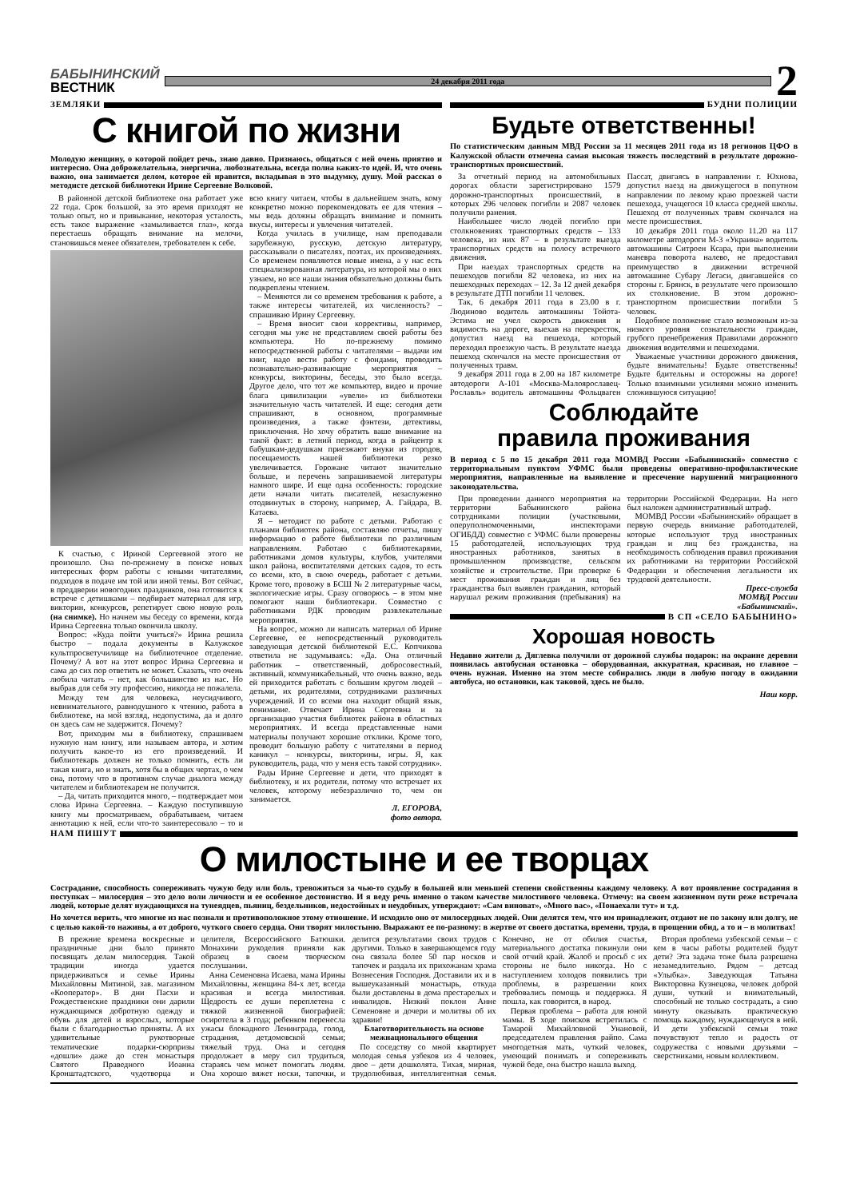БАБЫНИНСКИЙ
ВЕСТНИК
24 декабря 2011 года
2
ЗЕМЛЯКИ
С книгой по жизни
Молодую женщину, о которой пойдет речь, знаю давно. Признаюсь, общаться с ней очень приятно и интересно. Она доброжелательна, энергична, любознательна, всегда полна каких-то идей. И, что очень важно, она занимается делом, которое ей нравится, вкладывая в это выдумку, душу. Мой рассказ о методисте детской библиотеки Ирине Сергеевне Волковой.
В районной детской библиотеке она работает уже 22 года. Срок большой, за это время приходят не только опыт, но и привыкание, некоторая усталость, есть такое выражение «замыливается глаз», когда перестаешь обращать внимание на мелочи, становишься менее обязателен, требователен к себе.
К счастью, с Ириной Сергеевной этого не произошло. Она по-прежнему в поиске новых интересных форм работы с юными читателями, подходов в подаче им той или иной темы. Вот сейчас, в преддверии новогодних праздников, она готовится к встрече с детишками – подбирает материал для игр, викторин, конкурсов, репетирует свою новую роль (на снимке). Но начнем мы беседу со времени, когда Ирина Сергеевна только окончила школу.
Вопрос: «Куда пойти учиться?» Ирина решила быстро – подала документы в Калужское культпросветучилище на библиотечное отделение. Почему? А вот на этот вопрос Ирина Сергеевна и сама до сих пор ответить не может. Сказать, что очень любила читать – нет, как большинство из нас. Но выбрав для себя эту профессию, никогда не пожалела.
Между тем для человека, неусидчивого, невнимательного, равнодушного к чтению, работа в библиотеке, на мой взгляд, недопустима, да и долго он здесь сам не задержится. Почему?
Вот, приходим мы в библиотеку, спрашиваем нужную нам книгу, или называем автора, и хотим получить какое-то из его произведений. И библиотекарь должен не только помнить, есть ли такая книга, но и знать, хотя бы в общих чертах, о чем она, потому что в противном случае диалога между читателем и библиотекарем не получится.
– Да, читать приходится много, – подтверждает мои слова Ирина Сергеевна. – Каждую поступившую книгу мы просматриваем, обрабатываем, читаем аннотацию к ней, если что-то заинтересовало – то и всю книгу читаем, чтобы в дальнейшем знать, кому конкретно можно порекомендовать ее для чтения – мы ведь должны обращать внимание и помнить вкусы, интересы и увлечения читателей.
Когда училась в училище, нам преподавали зарубежную, русскую, детскую литературу, рассказывали о писателях, поэтах, их произведениях. Со временем появляются новые имена, а у нас есть специализированная литература, из которой мы о них узнаем, но все наши знания обязательно должны быть подкреплены чтением.
– Меняются ли со временем требования к работе, а также интересы читателей, их численность? – спрашиваю Ирину Сергеевну.
– Время вносит свои коррективы, например, сегодня мы уже не представляем своей работы без компьютера. Но по-прежнему помимо непосредственной работы с читателями – выдачи им книг, надо вести работу с фондами, проводить познавательно-развивающие мероприятия – конкурсы, викторины, беседы, это было всегда. Другое дело, что тот же компьютер, видео и прочие блага цивилизации «увели» из библиотеки значительную часть читателей. И еще: сегодня дети спрашивают, в основном, программные произведения, а также фэнтези, детективы, приключения. Но хочу обратить ваше внимание на такой факт: в летний период, когда в райцентр к бабушкам-дедушкам приезжают внуки из городов, посещаемость нашей библиотеки резко увеличивается. Горожане читают значительно больше, и перечень запрашиваемой литературы намного шире. И еще одна особенность: городские дети начали читать писателей, незаслуженно отодвинутых в сторону, например, А. Гайдара, В. Катаева.
Я – методист по работе с детьми. Работаю с планами библиотек района, составляю отчеты, пишу информацию о работе библиотеки по различным направлениям. Работаю с библиотекарями, работниками домов культуры, клубов, учителями школ района, воспитателями детских садов, то есть со всеми, кто, в свою очередь, работает с детьми. Кроме того, провожу в БСШ № 2 литературные часы, экологические игры. Сразу оговорюсь – в этом мне помогают наши библиотекари. Совместно с работниками РДК проводим развлекательные мероприятия.
На вопрос, можно ли написать материал об Ирине Сергеевне, ее непосредственный руководитель заведующая детской библиотекой Е.С. Копчикова ответила не задумываясь: «Да. Она отличный работник – ответственный, добросовестный, активный, коммуникабельный, что очень важно, ведь ей приходится работать с большим кругом людей – детьми, их родителями, сотрудниками различных учреждений. И со всеми она находит общий язык, понимание. Отвечает Ирина Сергеевна и за организацию участия библиотек района в областных мероприятиях. И всегда представленные нами материалы получают хорошие отклики. Кроме того, проводит большую работу с читателями в период каникул – конкурсы, викторины, игры. Я, как руководитель, рада, что у меня есть такой сотрудник».
Рады Ирине Сергеевне и дети, что приходят в библиотеку, и их родители, потому что встречает их человек, которому небезразлично то, чем он занимается.
Л. ЕГОРОВА,
фото автора.
БУДНИ ПОЛИЦИИ
Будьте ответственны!
По статистическим данным МВД России за 11 месяцев 2011 года из 18 регионов ЦФО в Калужской области отмечена самая высокая тяжесть последствий в результате дорожно-транспортных происшествий.
За отчетный период на автомобильных дорогах области зарегистрировано 1579 дорожно-транспортных происшествий, в которых 296 человек погибли и 2087 человек получили ранения.
Наибольшее число людей погибло при столкновениях транспортных средств – 133 человека, из них 87 – в результате выезда транспортных средств на полосу встречного движения.
При наездах транспортных средств на пешеходов погибли 82 человека, из них на пешеходных переходах – 12. За 12 дней декабря в результате ДТП погибли 11 человек.
Так, 6 декабря 2011 года в 23.00 в г. Людиново водитель автомашины Тойота-Эстима не учел скорость движения и видимость на дороге, выехав на перекресток, допустил наезд на пешехода, который переходил проезжую часть. В результате наезда пешеход скончался на месте происшествия от полученных травм.
9 декабря 2011 года в 2.00 на 187 километре автодороги А-101 «Москва-Малоярославец-Рославль» водитель автомашины Фольцваген Пассат, двигаясь в направлении г. Юхнова, допустил наезд на движущегося в попутном направлении по левому краю проезжей части пешехода, учащегося 10 класса средней школы. Пешеход от полученных травм скончался на месте происшествия.
10 декабря 2011 года около 11.20 на 117 километре автодороги М-3 «Украина» водитель автомашины Ситроен Ксара, при выполнении маневра поворота налево, не предоставил преимущество в движении встречной автомашине Субару Легаси, двигавшейся со стороны г. Брянск, в результате чего произошло их столкновение. В этом дорожно-транспортном происшествии погибли 5 человек.
Подобное положение стало возможным из-за низкого уровня сознательности граждан, грубого пренебрежения Правилами дорожного движения водителями и пешеходами.
Уважаемые участники дорожного движения, будьте внимательны! Будьте ответственны! Будьте бдительны и осторожны на дороге! Только взаимными усилиями можно изменить сложившуюся ситуацию!
Соблюдайте
правила проживания
В период с 5 по 15 декабря 2011 года МОМВД России «Бабынинский» совместно с территориальным пунктом УФМС были проведены оперативно-профилактические мероприятия, направленные на выявление и пресечение нарушений миграционного законодательства.
При проведении данного мероприятия на территории Бабынинского района сотрудниками полиции (участковыми, оперуполномоченными, инспекторами ОГИБДД) совместно с УФМС были проверены 15 работодателей, использующих труд иностранных работников, занятых в промышленном производстве, сельском хозяйстве и строительстве. При проверке 6 мест проживания граждан и лиц без гражданства был выявлен гражданин, который нарушал режим проживания (пребывания) на территории Российской Федерации. На него был наложен административный штраф.
МОМВД России «Бабынинский» обращает в первую очередь внимание работодателей, которые используют труд иностранных граждан и лиц без гражданства, на необходимость соблюдения правил проживания их работниками на территории Российской Федерации и обеспечения легальности их трудовой деятельности.
Пресс-служба
МОМВД России
«Бабынинский».
В СП «СЕЛО БАБЫНИНО»
Хорошая новость
Недавно жители д. Дяглевка получили от дорожной службы подарок: на окраине деревни появилась автобусная остановка – оборудованная, аккуратная, красивая, но главное – очень нужная. Именно на этом месте собирались люди в любую погоду в ожидании автобуса, но остановки, как таковой, здесь не было.
Наш корр.
НАМ ПИШУТ
О милостыне и ее творцах
Сострадание, способность сопереживать чужую беду или боль, тревожиться за чью-то судьбу в большей или меньшей степени свойственны каждому человеку. А вот проявление сострадания в поступках – милосердия – это дело воли личности и ее особенное достоинство. И я веду речь именно о таком качестве милостивого человека. Отмечу: на своем жизненном пути реже встречала людей, которые делят нуждающихся на тунеядцев, пьяниц, бездельников, недостойных и неудобных, утверждают: «Сам виноват», «Много вас», «Понаехали тут» и т.д.
Но хочется верить, что многие из нас познали и противоположное этому отношение. И исходило оно от милосердных людей. Они делятся тем, что им принадлежит, отдают не по закону или долгу, не с целью какой-то наживы, а от доброго, чуткого своего сердца. Они творят милостыню. Выражают ее по-разному: в жертве от своего достатка, времени, труда, в прощении обид, а то и – в молитвах!
В прежние времена воскресные и праздничные дни было принято посвящать делам милосердия. Такой традиции иногда удается придерживаться и семье Ирины Михайловны Митиной, зав. магазином «Кооператор». В дни Пасхи и Рождественские праздники они дарили нуждающимся добротную одежду и обувь для детей и взрослых, которые были с благодарностью приняты. А их удивительные рукотворные тематические подарки-сюрпризы «дошли» даже до стен монастыря Святого Праведного Иоанна Кронштадтского, чудотворца и целителя, Всероссийского Батюшки. Монахини рукоделия приняли как образец в своем творческом послушании.
Анна Семеновна Исаева, мама Ирины Михайловны, женщина 84-х лет, всегда красивая и всегда милостивая. Щедрость ее души переплетена с тяжкой жизненной биографией: осиротела в 3 года; ребенком перенесла ужасы блокадного Ленинграда, голод, страдания, детдомовской семьи; тяжелый труд. Она и сегодня продолжает в меру сил трудиться, стараясь чем может помогать людям. Она хорошо вяжет носки, тапочки, и делится результатами своих трудов с другими. Только в завершающемся году она связала более 50 пар носков и тапочек и раздала их прихожанам храма Вознесения Господня. Доставили их и в вышеуказанный монастырь, откуда были доставлены в дома престарелых и инвалидов. Низкий поклон Анне Семеновне и дочери и молитвы об их здравии!
Благотворительность на основе межнационального общения
По соседству со мной квартирует молодая семья узбеков из 4 человек, двое – дети дошколята. Тихая, мирная, трудолюбивая, интеллигентная семья. Конечно, не от обилия счастья, материального достатка покинули они свой отчий край. Жалоб и просьб с их стороны не было никогда. Но с наступлением холодов появились три проблемы, в разрешении коих требовались помощь и поддержка. Я пошла, как говорится, в народ.
Первая проблема – работа для юной мамы. В ходе поисков встретилась с Тамарой Михайловной Унановой, председателем правления райпо. Сама многодетная мать, чуткий человек, умеющий понимать и сопереживать чужой беде, она быстро нашла выход.
Вторая проблема узбекской семьи – с кем в часы работы родителей будут дети? Эта задача тоже была разрешена незамедлительно. Рядом – детсад «Улыбка». Заведующая Татьяна Викторовна Кузнецова, человек доброй души, чуткий и внимательный, способный не только сострадать, а сию минуту оказывать практическую помощь каждому, нуждающемуся в ней. И дети узбекской семьи тоже почувствуют тепло и радость от содружества с новыми друзьями – сверстниками, новым коллективом.